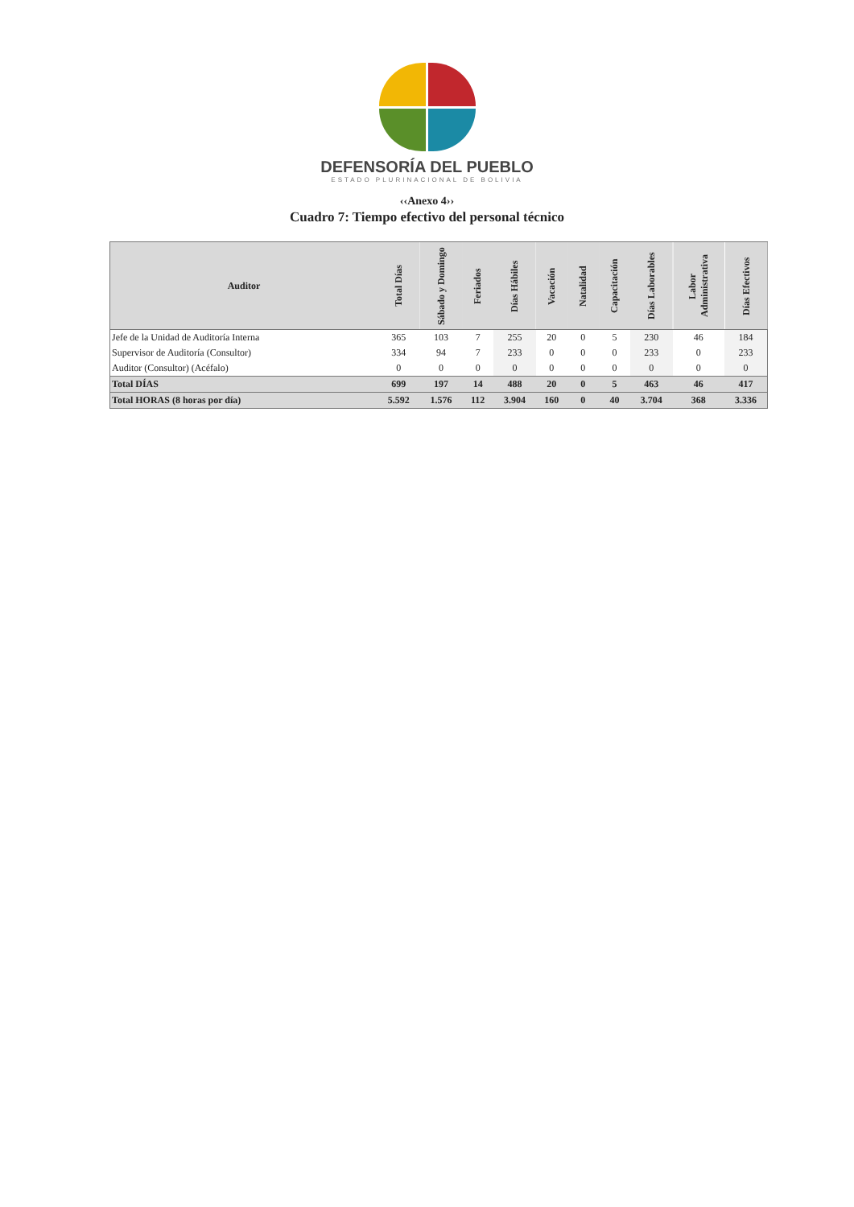DEFENSORÍA DEL PUEBLO
ESTADO PLURINACIONAL DE BOLIVIA
‹‹Anexo 4››
Cuadro 7: Tiempo efectivo del personal técnico
| Auditor | Total Días | Sábado y Domingo | Feriados | Días Hábiles | Vacación | Natalidad | Capacitación | Días Laborables | Labor Administrativa | Días Efectivos |
| --- | --- | --- | --- | --- | --- | --- | --- | --- | --- | --- |
| Jefe de la Unidad de Auditoría Interna | 365 | 103 | 7 | 255 | 20 | 0 | 5 | 230 | 46 | 184 |
| Supervisor de Auditoría (Consultor) | 334 | 94 | 7 | 233 | 0 | 0 | 0 | 233 | 0 | 233 |
| Auditor (Consultor) (Acéfalo) | 0 | 0 | 0 | 0 | 0 | 0 | 0 | 0 | 0 | 0 |
| Total DÍAS | 699 | 197 | 14 | 488 | 20 | 0 | 5 | 463 | 46 | 417 |
| Total HORAS (8 horas por día) | 5.592 | 1.576 | 112 | 3.904 | 160 | 0 | 40 | 3.704 | 368 | 3.336 |